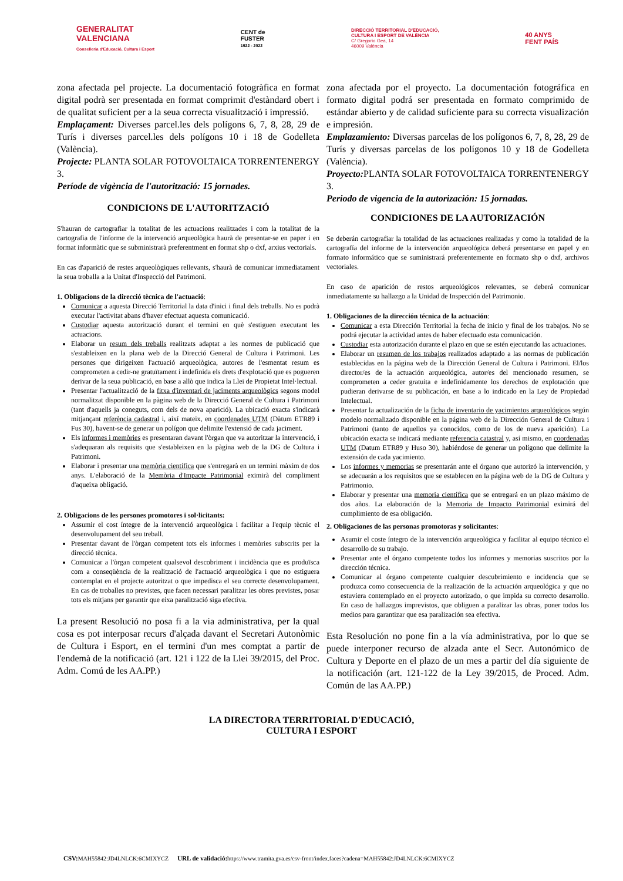GENERALITAT
VALENCIANA
Conselleria d'Educació, Cultura i Esport
CENT de
FUSTER
1922 - 2022
DIRECCIÓ TERRITORIAL D'EDUCACIÓ,
CULTURA I ESPORT DE VALÈNCIA
C/ Gregorio Gea, 14
46009 València
40 ANYS
FENT PAÍS
zona afectada pel projecte. La documentació fotogràfica en format digital podrà ser presentada en format comprimit d'estàndard obert i de qualitat suficient per a la seua correcta visualització i impressió.
Emplaçament: Diverses parcel.les dels polígons 6, 7, 8, 28, 29 de Turís i diverses parcel.les dels polígons 10 i 18 de Godelleta (València).
Projecte: PLANTA SOLAR FOTOVOLTAICA TORRENTENERGY 3.
Període de vigència de l'autorització: 15 jornades.
CONDICIONS DE L'AUTORITZACIÓ
S'hauran de cartografiar la totalitat de les actuacions realitzades i com la totalitat de la cartografia de l'informe de la intervenció arqueològica haurà de presentar-se en paper i en format informàtic que se subministrarà preferentment en format shp o dxf, arxius vectorials.
En cas d'aparició de restes arqueològiques rellevants, s'haurà de comunicar immediatament la seua troballa a la Unitat d'Inspecció del Patrimoni.
1. Obligacions de la direcció tècnica de l'actuació:
Comunicar a aquesta Direcció Territorial la data d'inici i final dels treballs. No es podrà executar l'activitat abans d'haver efectuat aquesta comunicació.
Custodiar aquesta autorització durant el termini en què s'estiguen executant les actuacions.
Elaborar un resum dels treballs realitzats adaptat a les normes de publicació que s'estableixen en la plana web de la Direcció General de Cultura i Patrimoni. Les persones que dirigeixen l'actuació arqueològica, autores de l'esmentat resum es comprometen a cedir-ne gratuïtament i indefinida els drets d'explotació que es pogueren derivar de la seua publicació, en base a allò que indica la Llei de Propietat Intel·lectual.
Presentar l'actualització de la fitxa d'inventari de jaciments arqueològics segons model normalitzat disponible en la pàgina web de la Direcció General de Cultura i Patrimoni (tant d'aquells ja coneguts, com dels de nova aparició). La ubicació exacta s'indicarà mitjançant referència cadastral i, així mateix, en coordenades UTM (Dàtum ETR89 i Fus 30), havent-se de generar un polígon que delimite l'extensió de cada jaciment.
Els informes i memòries es presentaran davant l'òrgan que va autoritzar la intervenció, i s'adequaran als requisits que s'estableixen en la pàgina web de la DG de Cultura i Patrimoni.
Elaborar i presentar una memòria científica que s'entregarà en un termini màxim de dos anys. L'elaboració de la Memòria d'Impacte Patrimonial eximirà del compliment d'aqueixa obligació.
2. Obligacions de les persones promotores i sol·licitants:
Assumir el cost íntegre de la intervenció arqueològica i facilitar a l'equip tècnic el desenvolupament del seu treball.
Presentar davant de l'òrgan competent tots els informes i memòries subscrits per la direcció tècnica.
Comunicar a l'òrgan competent qualsevol descobriment i incidència que es produïsca com a conseqüència de la realització de l'actuació arqueològica i que no estiguera contemplat en el projecte autoritzat o que impedisca el seu correcte desenvolupament. En cas de troballes no previstes, que facen necessari paralitzar les obres previstes, posar tots els mitjans per garantir que eixa paralització siga efectiva.
La present Resolució no posa fi a la via administrativa, per la qual cosa es pot interposar recurs d'alçada davant el Secretari Autonòmic de Cultura i Esport, en el termini d'un mes comptat a partir de l'endemà de la notificació (art. 121 i 122 de la Llei 39/2015, del Proc. Adm. Comú de les AA.PP.)
zona afectada por el proyecto. La documentación fotográfica en formato digital podrá ser presentada en formato comprimido de estándar abierto y de calidad suficiente para su correcta visualización e impresión.
Emplazamiento: Diversas parcelas de los polígonos 6, 7, 8, 28, 29 de Turís y diversas parcelas de los polígonos 10 y 18 de Godelleta (València).
Proyecto: PLANTA SOLAR FOTOVOLTAICA TORRENTENERGY 3.
Periodo de vigencia de la autorización: 15 jornadas.
CONDICIONES DE LA AUTORIZACIÓN
Se deberán cartografiar la totalidad de las actuaciones realizadas y como la totalidad de la cartografía del informe de la intervención arqueológica deberá presentarse en papel y en formato informático que se suministrará preferentemente en formato shp o dxf, archivos vectoriales.
En caso de aparición de restos arqueológicos relevantes, se deberá comunicar inmediatamente su hallazgo a la Unidad de Inspección del Patrimonio.
1. Obligaciones de la dirección técnica de la actuación:
Comunicar a esta Dirección Territorial la fecha de inicio y final de los trabajos. No se podrá ejecutar la actividad antes de haber efectuado esta comunicación.
Custodiar esta autorización durante el plazo en que se estén ejecutando las actuaciones.
Elaborar un resumen de los trabajos realizados adaptado a las normas de publicación establecidas en la página web de la Dirección General de Cultura i Patrimoni. El/los director/es de la actuación arqueológica, autor/es del mencionado resumen, se comprometen a ceder gratuita e indefinidamente los derechos de explotación que pudieran derivarse de su publicación, en base a lo indicado en la Ley de Propiedad Intelectual.
Presentar la actualización de la ficha de inventario de yacimientos arqueológicos según modelo normalizado disponible en la página web de la Dirección General de Cultura i Patrimoni (tanto de aquellos ya conocidos, como de los de nueva aparición). La ubicación exacta se indicará mediante referencia catastral y, así mismo, en coordenadas UTM (Datum ETR89 y Huso 30), habiéndose de generar un polígono que delimite la extensión de cada yacimiento.
Los informes y memorias se presentarán ante el órgano que autorizó la intervención, y se adecuarán a los requisitos que se establecen en la página web de la DG de Cultura y Patrimonio.
Elaborar y presentar una memoria científica que se entregará en un plazo máximo de dos años. La elaboración de la Memoria de Impacto Patrimonial eximirá del cumplimiento de esa obligación.
2. Obligaciones de las personas promotoras y solicitantes:
Asumir el coste íntegro de la intervención arqueológica y facilitar al equipo técnico el desarrollo de su trabajo.
Presentar ante el órgano competente todos los informes y memorias suscritos por la dirección técnica.
Comunicar al órgano competente cualquier descubrimiento e incidencia que se produzca como consecuencia de la realización de la actuación arqueológica y que no estuviera contemplado en el proyecto autorizado, o que impida su correcto desarrollo. En caso de hallazgos imprevistos, que obliguen a paralizar las obras, poner todos los medios para garantizar que esa paralización sea efectiva.
Esta Resolución no pone fin a la vía administrativa, por lo que se puede interponer recurso de alzada ante el Secr. Autonómico de Cultura y Deporte en el plazo de un mes a partir del día siguiente de la notificación (art. 121-122 de la Ley 39/2015, de Proced. Adm. Común de las AA.PP.)
LA DIRECTORA TERRITORIAL D'EDUCACIÓ,
CULTURA I ESPORT
CSV: MAH55842:JD4LNLCK:6CMIXYCZ URL de validació: https://www.tramita.gva.es/csv-front/index.faces?cadena=MAH55842:JD4LNLCK:6CMIXYCZ